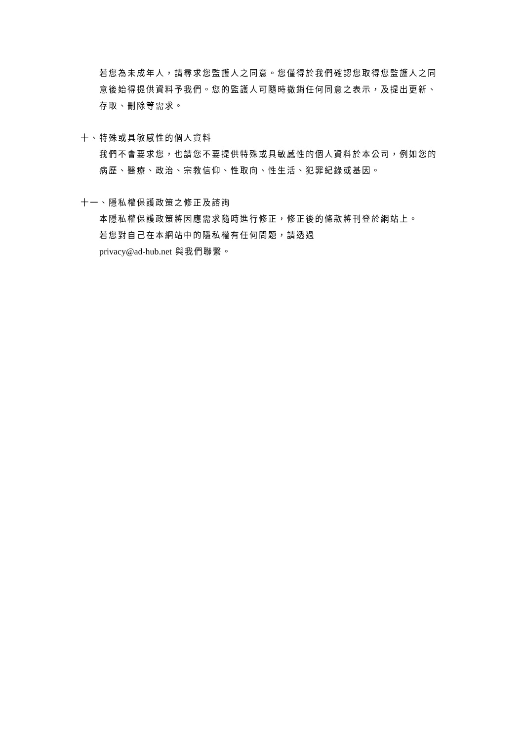若您為未成年人，請尋求您監護人之同意。您僅得於我們確認您取得您監護人之同意後始得提供資料予我們。您的監護人可隨時撤銷任何同意之表示，及提出更新、存取、刪除等需求。
十、特殊或具敏感性的個人資料
我們不會要求您，也請您不要提供特殊或具敏感性的個人資料於本公司，例如您的病歷、醫療、政治、宗教信仰、性取向、性生活、犯罪紀錄或基因。
十一、隱私權保護政策之修正及諮詢
本隱私權保護政策將因應需求隨時進行修正，修正後的條款將刊登於網站上。
若您對自己在本網站中的隱私權有任何問題，請透過
privacy@ad-hub.net 與我們聯繫。